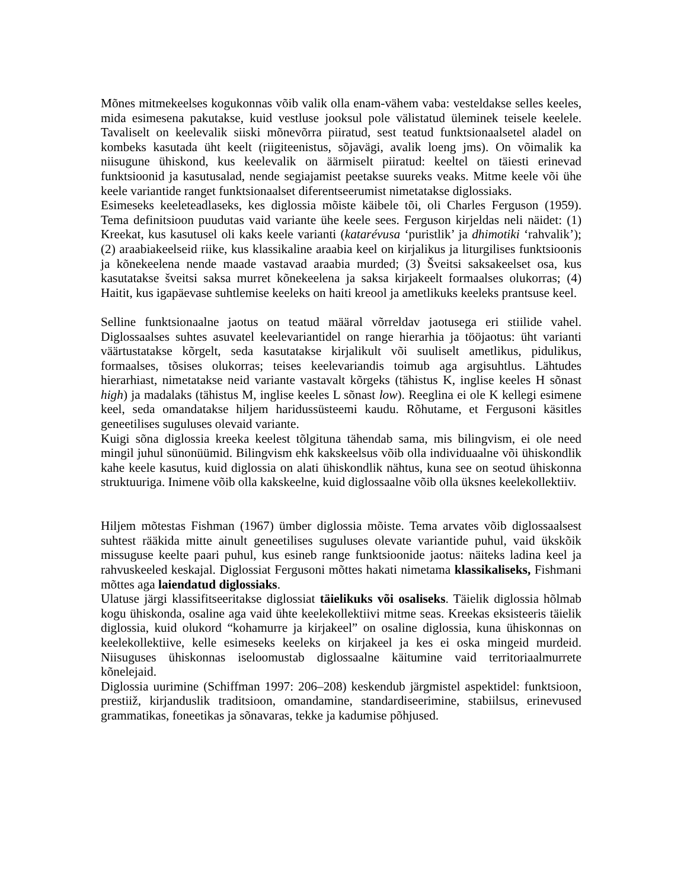Mõnes mitmekeelses kogukonnas võib valik olla enam-vähem vaba: vesteldakse selles keeles, mida esimesena pakutakse, kuid vestluse jooksul pole välistatud üleminek teisele keelele. Tavaliselt on keelevalik siiski mõnevõrra piiratud, sest teatud funktsionaalsetel aladel on kombeks kasutada üht keelt (riigiteenistus, sõjavägi, avalik loeng jms). On võimalik ka niisugune ühiskond, kus keelevalik on äärmiselt piiratud: keeltel on täiesti erinevad funktsioonid ja kasutusalad, nende segiajamist peetakse suureks veaks. Mitme keele või ühe keele variantide ranget funktsionaalset diferentseerumist nimetatakse diglossiaks.
Esimeseks keeleteadlaseks, kes diglossia mõiste käibele tõi, oli Charles Ferguson (1959). Tema definitsioon puudutas vaid variante ühe keele sees. Ferguson kirjeldas neli näidet: (1) Kreekat, kus kasutusel oli kaks keele varianti (katarévusa ‘puristlik’ ja dhimotiki ‘rahvalik’); (2) araabiakeelseid riike, kus klassikaline araabia keel on kirjalikus ja liturgilises funktsioonis ja kõnekeelena nende maade vastavad araabia murded; (3) Šveitsi saksakeelset osa, kus kasutatakse šveitsi saksa murret kõnekeelena ja saksa kirjakeelt formaalses olukorras; (4) Haitit, kus igapäevase suhtlemise keeleks on haiti kreool ja ametlikuks keeleks prantsuse keel.
Selline funktsionaalne jaotus on teatud määral võrreldav jaotusega eri stiilide vahel. Diglossaalses suhtes asuvatel keelevariantidel on range hierarhia ja tööjaotus: üht varianti väärtustatakse kõrgelt, seda kasutatakse kirjalikult või suuliselt ametlikus, pidulikus, formaalses, tõsises olukorras; teises keelevariandis toimub aga argisuhtlus. Lähtudes hierarhiast, nimetatakse neid variante vastavalt kõrgeks (tähistus K, inglise keeles H sõnast high) ja madalaks (tähistus M, inglise keeles L sõnast low). Reeglina ei ole K kellegi esimene keel, seda omandatakse hiljem haridussüsteemi kaudu. Rõhutame, et Fergusoni käsitles geneetilises suguluses olevaid variante.
Kuigi sõna diglossia kreeka keelest tõlgituna tähendab sama, mis bilingvism, ei ole need mingil juhul sünonüümid. Bilingvism ehk kakskeelsus võib olla individuaalne või ühiskondlik kahe keele kasutus, kuid diglossia on alati ühiskondlik nähtus, kuna see on seotud ühiskonna struktuuriga. Inimene võib olla kakskeelne, kuid diglossaalne võib olla üksnes keelekollektiiv.
Hiljem mõtestas Fishman (1967) ümber diglossia mõiste. Tema arvates võib diglossaalsest suhtest rääkida mitte ainult geneetilises suguluses olevate variantide puhul, vaid ükskõik missuguse keelte paari puhul, kus esineb range funktsioonide jaotus: näiteks ladina keel ja rahvuskeeled keskajal. Diglossiat Fergusoni mõttes hakati nimetama klassikaliseks, Fishmani mõttes aga laiendatud diglossiaks.
Ulatuse järgi klassifitseeritakse diglossiat täielikuks või osaliseks. Täielik diglossia hõlmab kogu ühiskonda, osaline aga vaid ühte keelekollektiivi mitme seas. Kreekas eksisteeris täielik diglossia, kuid olukord “kohamurre ja kirjakeel” on osaline diglossia, kuna ühiskonnas on keelekollektiive, kelle esimeseks keeleks on kirjakeel ja kes ei oska mingeid murdeid. Niisuguses ühiskonnas iseloomustab diglossaalne käitumine vaid territoriaalmurrete kõnelejaid.
Diglossia uurimine (Schiffman 1997: 206–208) keskendub järgmistel aspektidel: funktsioon, prestiiž, kirjanduslik traditsioon, omandamine, standardiseerimine, stabiilsus, erinevused grammatikas, foneetikas ja sõnavaras, tekke ja kadumise põhjused.